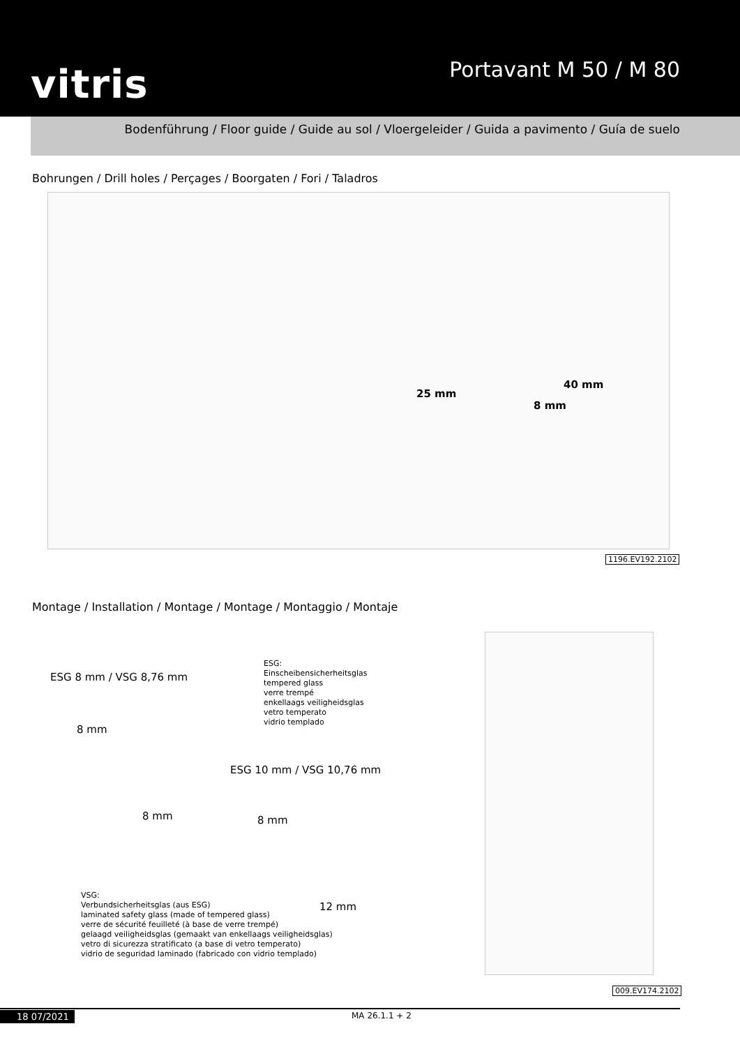vitris
Portavant M 50 / M 80
Bodenführung / Floor guide / Guide au sol / Vloergeleider / Guida a pavimento / Guía de suelo
Bohrungen / Drill holes / Perçages / Boorgaten / Fori / Taladros
25 mm
40 mm
8 mm
1196.EV192.2102
Montage / Installation / Montage / Montage / Montaggio / Montaje
ESG 8 mm / VSG 8,76 mm
ESG:
Einscheibensicherheitsglas
tempered glass
verre trempé
enkellaags veiligheidsglas
vetro temperato
vidrio templado
8 mm
8 mm
ESG 10 mm / VSG 10,76 mm
8 mm
12 mm
VSG:
Verbundsicherheitsglas (aus ESG)
laminated safety glass (made of tempered glass)
verre de sécurité feuilleté (à base de verre trempé)
gelaagd veiligheidsglas (gemaakt van enkellaags veiligheidsglas)
vetro di sicurezza stratificato (a base di vetro temperato)
vidrio de seguridad laminado (fabricado con vidrio templado)
009.EV174.2102
18 07/2021 MA 26.1.1 + 2